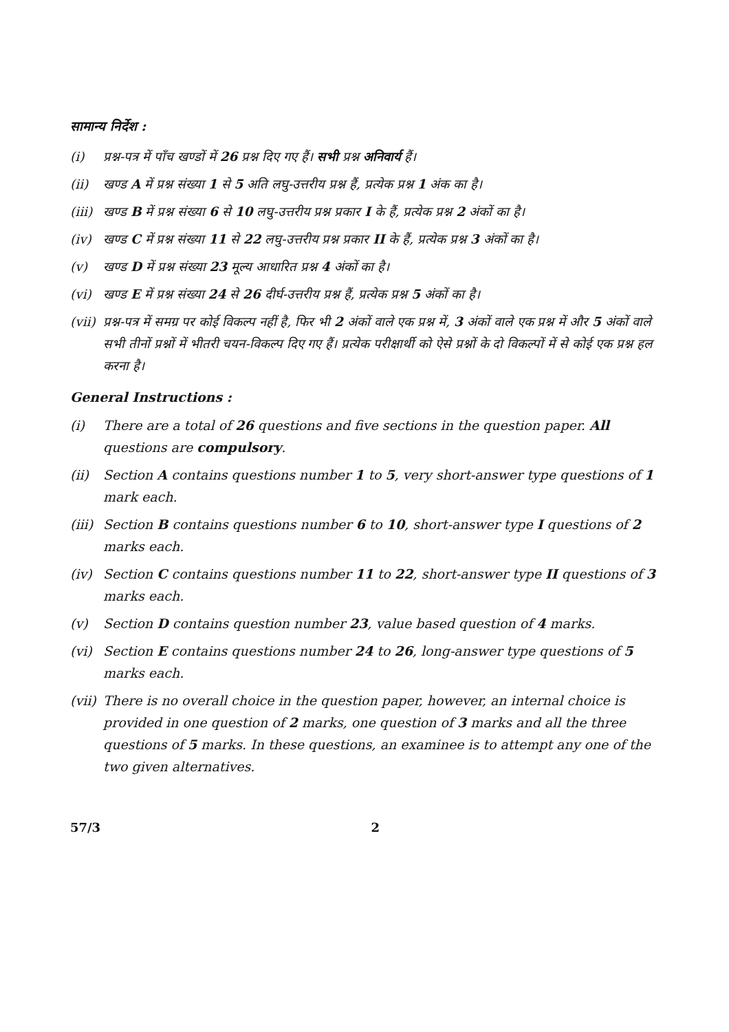सामान्य निर्देश :
(i) प्रश्न-पत्र में पाँच खण्डों में 26 प्रश्न दिए गए हैं। सभी प्रश्न अनिवार्य हैं।
(ii) खण्ड A में प्रश्न संख्या 1 से 5 अति लघु-उत्तरीय प्रश्न हैं, प्रत्येक प्रश्न 1 अंक का है।
(iii) खण्ड B में प्रश्न संख्या 6 से 10 लघु-उत्तरीय प्रश्न प्रकार I के हैं, प्रत्येक प्रश्न 2 अंकों का है।
(iv) खण्ड C में प्रश्न संख्या 11 से 22 लघु-उत्तरीय प्रश्न प्रकार II के हैं, प्रत्येक प्रश्न 3 अंकों का है।
(v) खण्ड D में प्रश्न संख्या 23 मूल्य आधारित प्रश्न 4 अंकों का है।
(vi) खण्ड E में प्रश्न संख्या 24 से 26 दीर्घ-उत्तरीय प्रश्न हैं, प्रत्येक प्रश्न 5 अंकों का है।
(vii) प्रश्न-पत्र में समग्र पर कोई विकल्प नहीं है, फिर भी 2 अंकों वाले एक प्रश्न में, 3 अंकों वाले एक प्रश्न में और 5 अंकों वाले सभी तीनों प्रश्नों में भीतरी चयन-विकल्प दिए गए हैं। प्रत्येक परीक्षार्थी को ऐसे प्रश्नों के दो विकल्पों में से कोई एक प्रश्न हल करना है।
General Instructions :
(i) There are a total of 26 questions and five sections in the question paper. All questions are compulsory.
(ii) Section A contains questions number 1 to 5, very short-answer type questions of 1 mark each.
(iii) Section B contains questions number 6 to 10, short-answer type I questions of 2 marks each.
(iv) Section C contains questions number 11 to 22, short-answer type II questions of 3 marks each.
(v) Section D contains question number 23, value based question of 4 marks.
(vi) Section E contains questions number 24 to 26, long-answer type questions of 5 marks each.
(vii) There is no overall choice in the question paper, however, an internal choice is provided in one question of 2 marks, one question of 3 marks and all the three questions of 5 marks. In these questions, an examinee is to attempt any one of the two given alternatives.
57/3 2